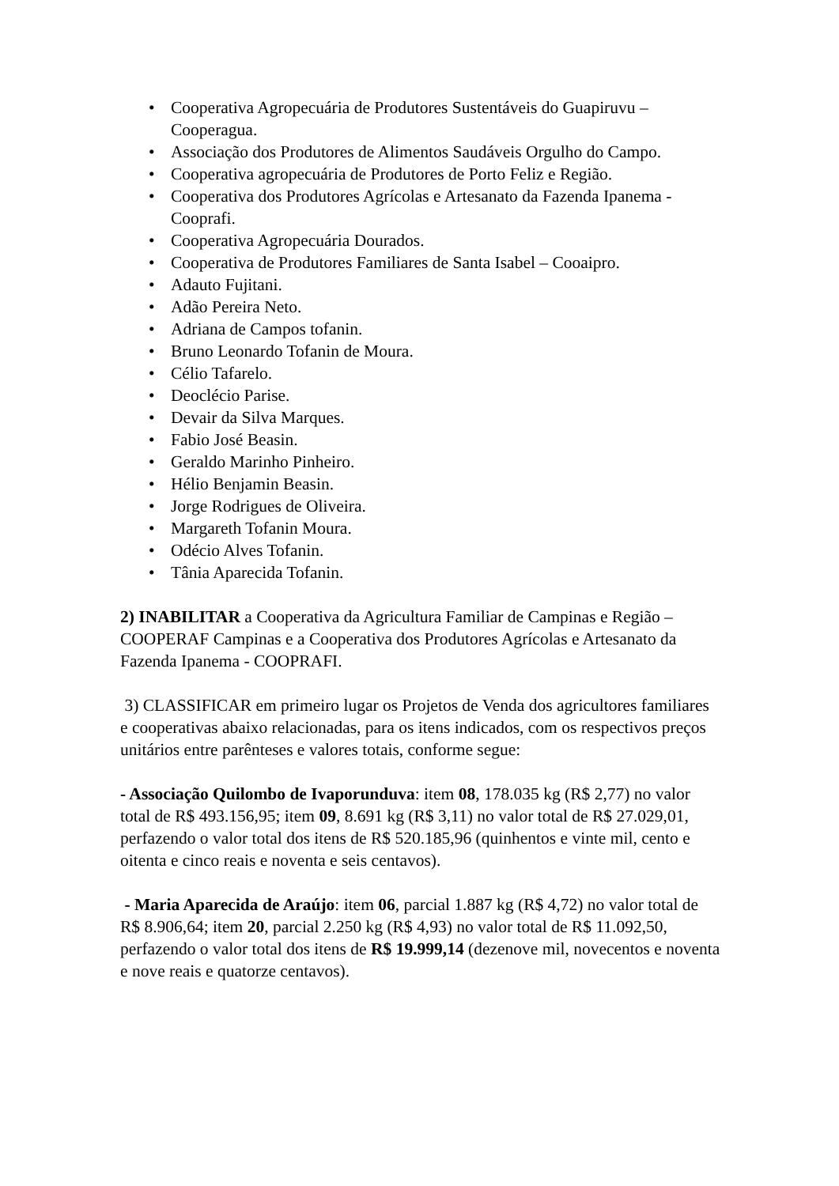• Cooperativa Agropecuária de Produtores Sustentáveis do Guapiruvu – Cooperagua.
• Associação dos Produtores de Alimentos Saudáveis Orgulho do Campo.
• Cooperativa agropecuária de Produtores de Porto Feliz e Região.
• Cooperativa dos Produtores Agrícolas e Artesanato da Fazenda Ipanema - Cooprafi.
• Cooperativa Agropecuária Dourados.
• Cooperativa de Produtores Familiares de Santa Isabel – Cooaipro.
• Adauto Fujitani.
• Adão Pereira Neto.
• Adriana de Campos tofanin.
• Bruno Leonardo Tofanin de Moura.
• Célio Tafarelo.
• Deoclécio Parise.
• Devair da Silva Marques.
• Fabio José Beasin.
• Geraldo Marinho Pinheiro.
• Hélio Benjamin Beasin.
• Jorge Rodrigues de Oliveira.
• Margareth Tofanin Moura.
• Odécio Alves Tofanin.
• Tânia Aparecida Tofanin.
2) INABILITAR a Cooperativa da Agricultura Familiar de Campinas e Região – COOPERAF Campinas e a Cooperativa dos Produtores Agrícolas e Artesanato da Fazenda Ipanema - COOPRAFI.
3) CLASSIFICAR em primeiro lugar os Projetos de Venda dos agricultores familiares e cooperativas abaixo relacionadas, para os itens indicados, com os respectivos preços unitários entre parênteses e valores totais, conforme segue:
- Associação Quilombo de Ivaporunduva: item 08, 178.035 kg (R$ 2,77) no valor total de R$ 493.156,95; item 09, 8.691 kg (R$ 3,11) no valor total de R$ 27.029,01, perfazendo o valor total dos itens de R$ 520.185,96 (quinhentos e vinte mil, cento e oitenta e cinco reais e noventa e seis centavos).
- Maria Aparecida de Araújo: item 06, parcial 1.887 kg (R$ 4,72) no valor total de R$ 8.906,64; item 20, parcial 2.250 kg (R$ 4,93) no valor total de R$ 11.092,50, perfazendo o valor total dos itens de R$ 19.999,14 (dezenove mil, novecentos e noventa e nove reais e quatorze centavos).